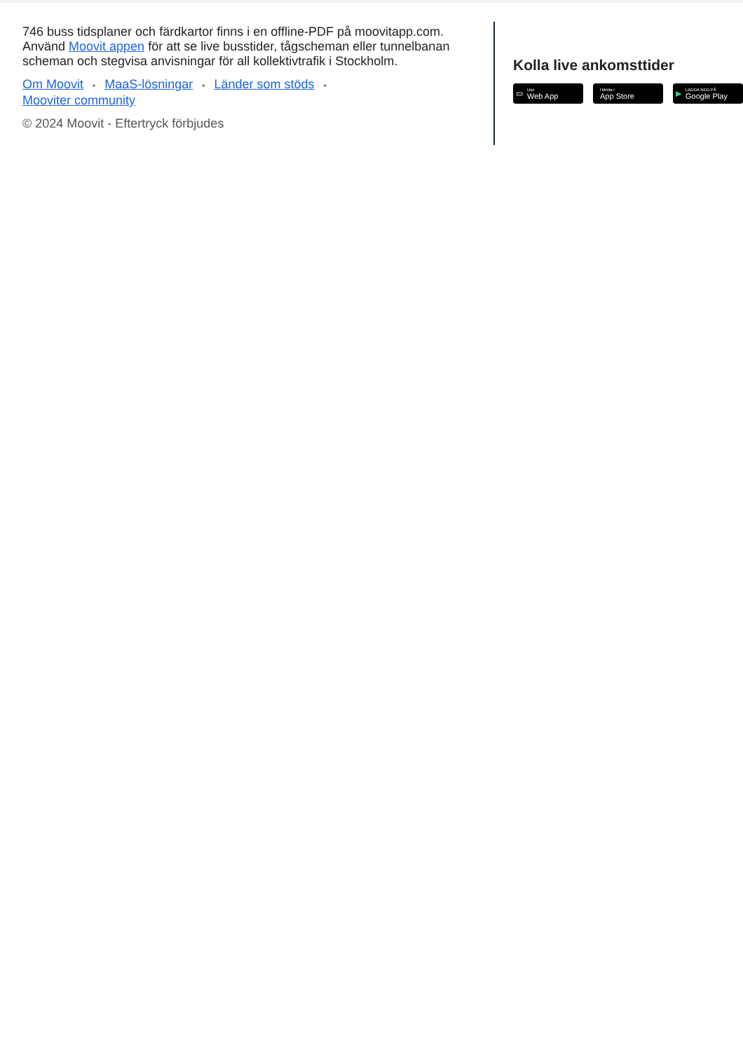746 buss tidsplaner och färdkartor finns i en offline-PDF på moovitapp.com. Använd Moovit appen för att se live busstider, tågscheman eller tunnelbanan scheman och stegvisa anvisningar för all kollektivtrafik i Stockholm.
Om Moovit • MaaS-lösningar • Länder som stöds •
Mooviter community
© 2024 Moovit - Eftertryck förbjudes
Kolla live ankomsttider
▭ Use
Web App
Hämta i
App Store
▶ LADDA NED PÅ
Google Play